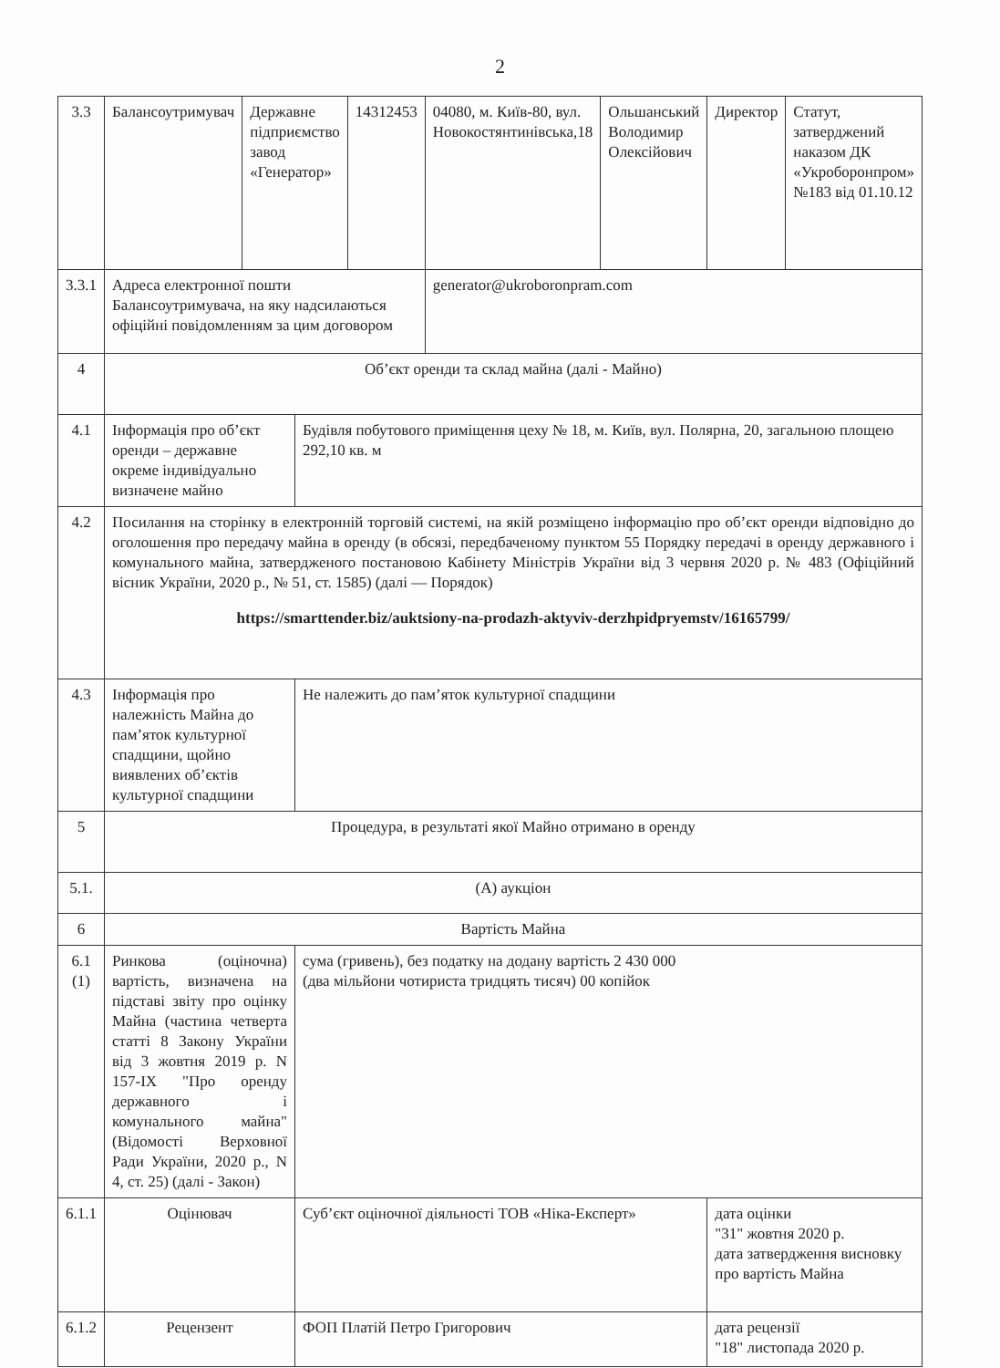2
| 3.3 | Балансоутримувач | Державне підприємство завод «Генератор» | | 14312453 | 04080, м. Київ-80, вул. Новокостянтинівська,18 | Ольшанський Володимир Олексійович | Директор | Статут, затверджений наказом ДК «Укроборонпром» №183 від 01.10.12 |
| 3.3.1 | Адреса електронної пошти Балансоутримувача, на яку надсилаються офіційні повідомленням за цим договором | | | | generator@ukroboronpram.com | | | |
| 4 | Об’єкт оренди та склад майна (далі - Майно) | | | | | | | |
| 4.1 | Інформація про об’єкт оренди – державне окреме індивідуально визначене майно | | Будівля побутового приміщення цеху № 18, м. Київ, вул. Полярна, 20, загальною площею 292,10 кв. м | | | | | |
| 4.2 | Посилання на сторінку в електронній торговій системі, на якій розміщено інформацію про об’єкт оренди відповідно до оголошення про передачу майна в оренду (в обсязі, передбаченому пунктом 55 Порядку передачі в оренду державного і комунального майна, затвердженого постановою Кабінету Міністрів України від 3 червня 2020 р. № 483 (Офіційний вісник України, 2020 р., № 51, ст. 1585) (далі — Порядок) https://smarttender.biz/auktsiony-na-prodazh-aktyviv-derzhpidpryemstv/16165799/ | | | | | | | |
| 4.3 | Інформація про належність Майна до пам’яток культурної спадщини, щойно виявлених об’єктів культурної спадщини | | Не належить до пам’яток культурної спадщини | | | | | |
| 5 | Процедура, в результаті якої Майно отримано в оренду | | | | | | | |
| 5.1. | (А) аукціон | | | | | | | |
| 6 | Вартість Майна | | | | | | | |
| 6.1 (1) | Ринкова (оціночна) вартість, визначена на підставі звіту про оцінку Майна (частина четверта статті 8 Закону України від 3 жовтня 2019 р. N 157-IX "Про оренду державного і комунального майна" (Відомості Верховної Ради України, 2020 р., N 4, ст. 25) (далі - Закон) | | сума (гривень), без податку на додану вартість 2 430 000 (два мільйони чотириста тридцять тисяч) 00 копійок | | | | | |
| 6.1.1 | Оцінювач | | Суб’єкт оціночної діяльності ТОВ «Ніка-Експерт» | | | | дата оцінки "31" жовтня 2020 р. дата затвердження висновку про вартість Майна | |
| 6.1.2 | Рецензент | | ФОП Платій Петро Григорович | | | | дата рецензії "18" листопада 2020 р. | |